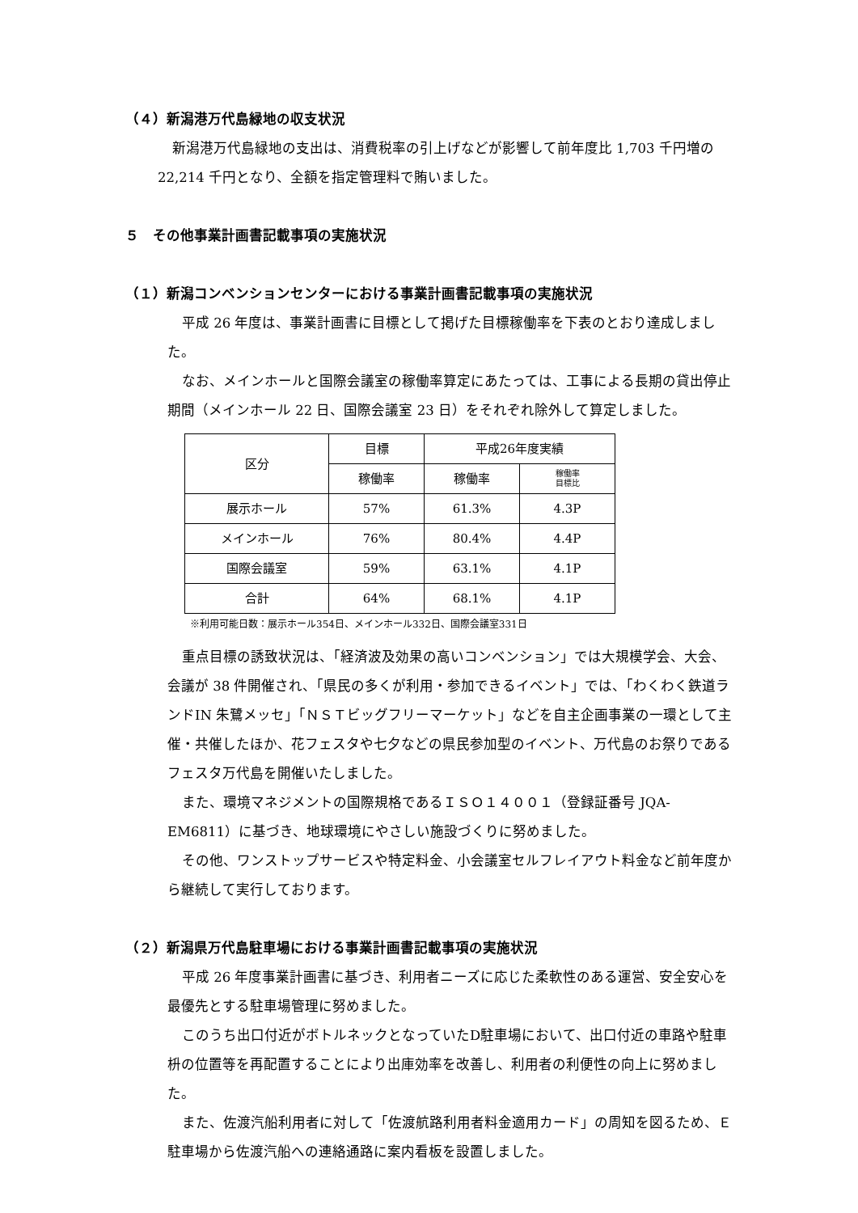（４）新潟港万代島緑地の収支状況
新潟港万代島緑地の支出は、消費税率の引上げなどが影響して前年度比 1,703 千円増の 22,214 千円となり、全額を指定管理料で賄いました。
５　その他事業計画書記載事項の実施状況
（１）新潟コンベンションセンターにおける事業計画書記載事項の実施状況
平成 26 年度は、事業計画書に目標として掲げた目標稼働率を下表のとおり達成しました。
なお、メインホールと国際会議室の稼働率算定にあたっては、工事による長期の貸出停止期間（メインホール 22 日、国際会議室 23 日）をそれぞれ除外して算定しました。
| 区分 | 目標 | 平成26年度実績 | |
| --- | --- | --- | --- |
| | 稼働率 | 稼働率 | 稼働率 目標比 |
| 展示ホール | 57% | 61.3% | 4.3P |
| メインホール | 76% | 80.4% | 4.4P |
| 国際会議室 | 59% | 63.1% | 4.1P |
| 合計 | 64% | 68.1% | 4.1P |
※利用可能日数：展示ホール354日、メインホール332日、国際会議室331日
重点目標の誘致状況は、「経済波及効果の高いコンベンション」では大規模学会、大会、会議が 38 件開催され、「県民の多くが利用・参加できるイベント」では、「わくわく鉄道ランドIN 朱鷺メッセ」「ＮＳＴビッグフリーマーケット」などを自主企画事業の一環として主催・共催したほか、花フェスタや七夕などの県民参加型のイベント、万代島のお祭りであるフェスタ万代島を開催いたしました。
また、環境マネジメントの国際規格であるＩＳＯ１４００１（登録証番号 JQA-EM6811）に基づき、地球環境にやさしい施設づくりに努めました。
その他、ワンストップサービスや特定料金、小会議室セルフレイアウト料金など前年度から継続して実行しております。
（２）新潟県万代島駐車場における事業計画書記載事項の実施状況
平成 26 年度事業計画書に基づき、利用者ニーズに応じた柔軟性のある運営、安全安心を最優先とする駐車場管理に努めました。
このうち出口付近がボトルネックとなっていたD駐車場において、出口付近の車路や駐車枡の位置等を再配置することにより出庫効率を改善し、利用者の利便性の向上に努めました。
また、佐渡汽船利用者に対して「佐渡航路利用者料金適用カード」の周知を図るため、Ｅ駐車場から佐渡汽船への連絡通路に案内看板を設置しました。